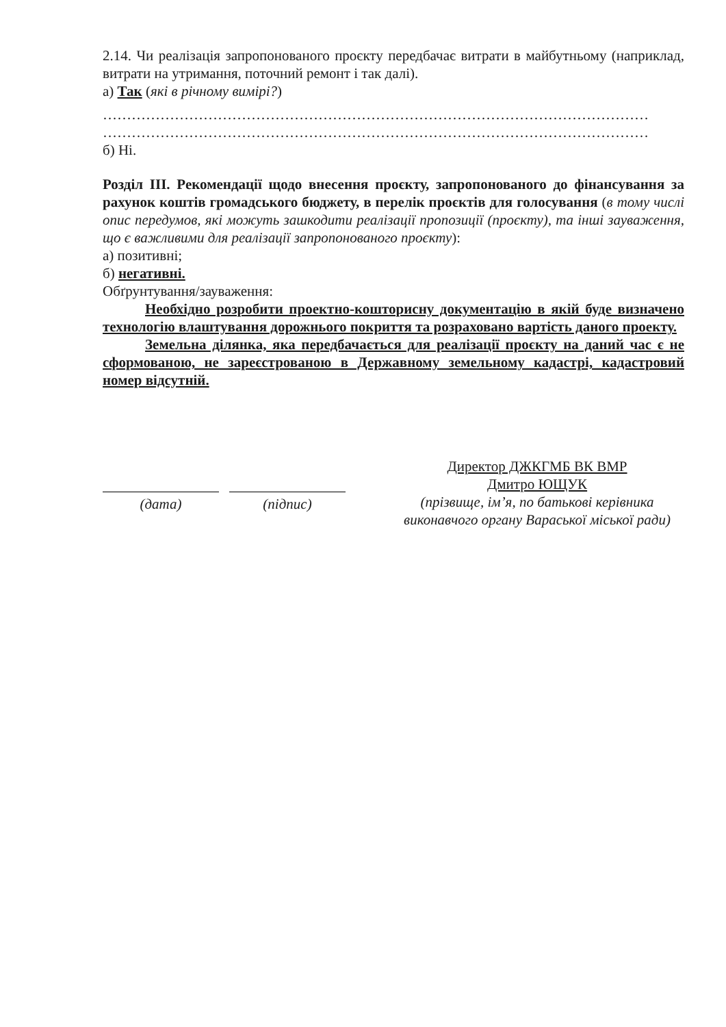2.14. Чи реалізація запропонованого проєкту передбачає витрати в майбутньому (наприклад, витрати на утримання, поточний ремонт і так далі).
а) Так (які в річному вимірі?)
……………………………………………………………………………………………………
……………………………………………………………………………………………………
б) Ні.
Розділ III. Рекомендації щодо внесення проєкту, запропонованого до фінансування за рахунок коштів громадського бюджету, в перелік проєктів для голосування (в тому числі опис передумов, які можуть зашкодити реалізації пропозиції (проєкту), та інші зауваження, що є важливими для реалізації запропонованого проєкту):
а) позитивні;
б) негативні.
Обґрунтування/зауваження:
Необхідно розробити проектно-кошторисну документацію в якій буде визначено технологію влаштування дорожнього покриття та розраховано вартість даного проекту.
Земельна ділянка, яка передбачається для реалізації проєкту на даний час є не сформованою, не зареєстрованою в Державному земельному кадастрі, кадастровий номер відсутній.
(дата) (підпис)
Директор ДЖКГМБ ВК ВМР
Дмитро ЮЩУК
(прізвище, ім’я, по батькові керівника виконавчого органу Вараської міської ради)